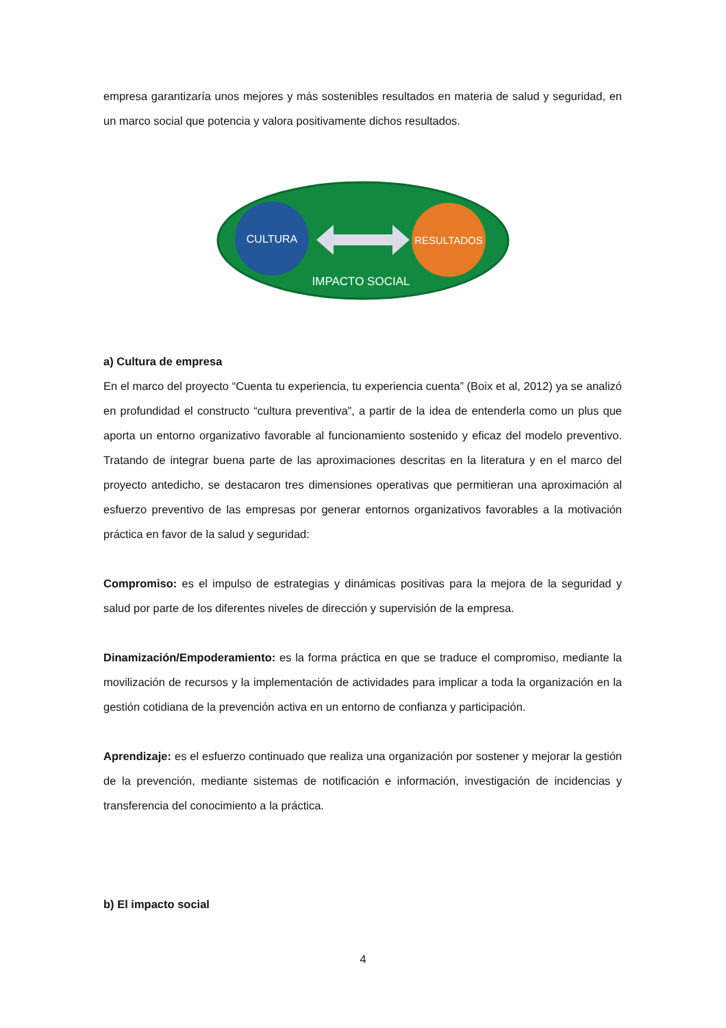empresa garantizaría unos mejores y más sostenibles resultados en materia de salud y seguridad, en un marco social que potencia y valora positivamente dichos resultados.
CULTURA
RESULTADOS
IMPACTO SOCIAL
a) Cultura de empresa
En el marco del proyecto “Cuenta tu experiencia, tu experiencia cuenta” (Boix et al, 2012) ya se analizó en profundidad el constructo “cultura preventiva”, a partir de la idea de entenderla como un plus que aporta un entorno organizativo favorable al funcionamiento sostenido y eficaz del modelo preventivo. Tratando de integrar buena parte de las aproximaciones descritas en la literatura y en el marco del proyecto antedicho, se destacaron tres dimensiones operativas que permitieran una aproximación al esfuerzo preventivo de las empresas por generar entornos organizativos favorables a la motivación práctica en favor de la salud y seguridad:
Compromiso: es el impulso de estrategias y dinámicas positivas para la mejora de la seguridad y salud por parte de los diferentes niveles de dirección y supervisión de la empresa.
Dinamización/Empoderamiento: es la forma práctica en que se traduce el compromiso, mediante la movilización de recursos y la implementación de actividades para implicar a toda la organización en la gestión cotidiana de la prevención activa en un entorno de confianza y participación.
Aprendizaje: es el esfuerzo continuado que realiza una organización por sostener y mejorar la gestión de la prevención, mediante sistemas de notificación e información, investigación de incidencias y transferencia del conocimiento a la práctica.
b) El impacto social
4